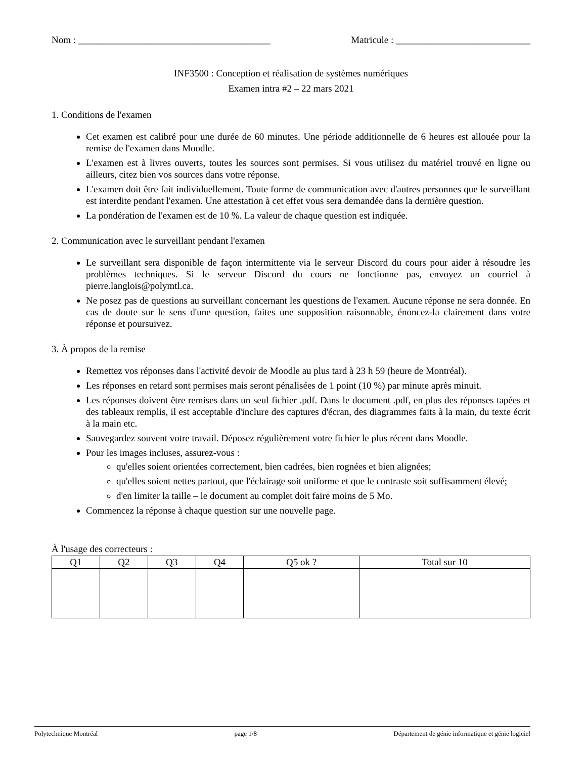Nom : ________________________________________ Matricule : ____________________________
INF3500 : Conception et réalisation de systèmes numériques
Examen intra #2 – 22 mars 2021
1. Conditions de l'examen
Cet examen est calibré pour une durée de 60 minutes. Une période additionnelle de 6 heures est allouée pour la remise de l'examen dans Moodle.
L'examen est à livres ouverts, toutes les sources sont permises. Si vous utilisez du matériel trouvé en ligne ou ailleurs, citez bien vos sources dans votre réponse.
L'examen doit être fait individuellement. Toute forme de communication avec d'autres personnes que le surveillant est interdite pendant l'examen. Une attestation à cet effet vous sera demandée dans la dernière question.
La pondération de l'examen est de 10 %. La valeur de chaque question est indiquée.
2. Communication avec le surveillant pendant l'examen
Le surveillant sera disponible de façon intermittente via le serveur Discord du cours pour aider à résoudre les problèmes techniques. Si le serveur Discord du cours ne fonctionne pas, envoyez un courriel à pierre.langlois@polymtl.ca.
Ne posez pas de questions au surveillant concernant les questions de l'examen. Aucune réponse ne sera donnée. En cas de doute sur le sens d'une question, faites une supposition raisonnable, énoncez-la clairement dans votre réponse et poursuivez.
3. À propos de la remise
Remettez vos réponses dans l'activité devoir de Moodle au plus tard à 23 h 59 (heure de Montréal).
Les réponses en retard sont permises mais seront pénalisées de 1 point (10 %) par minute après minuit.
Les réponses doivent être remises dans un seul fichier .pdf. Dans le document .pdf, en plus des réponses tapées et des tableaux remplis, il est acceptable d'inclure des captures d'écran, des diagrammes faits à la main, du texte écrit à la main etc.
Sauvegardez souvent votre travail. Déposez régulièrement votre fichier le plus récent dans Moodle.
Pour les images incluses, assurez-vous :
qu'elles soient orientées correctement, bien cadrées, bien rognées et bien alignées;
qu'elles soient nettes partout, que l'éclairage soit uniforme et que le contraste soit suffisamment élevé;
d'en limiter la taille – le document au complet doit faire moins de 5 Mo.
Commencez la réponse à chaque question sur une nouvelle page.
À l'usage des correcteurs :
| Q1 | Q2 | Q3 | Q4 | Q5 ok ? | Total sur 10 |
| --- | --- | --- | --- | --- | --- |
Polytechnique Montréal page 1/8 Département de génie informatique et génie logiciel